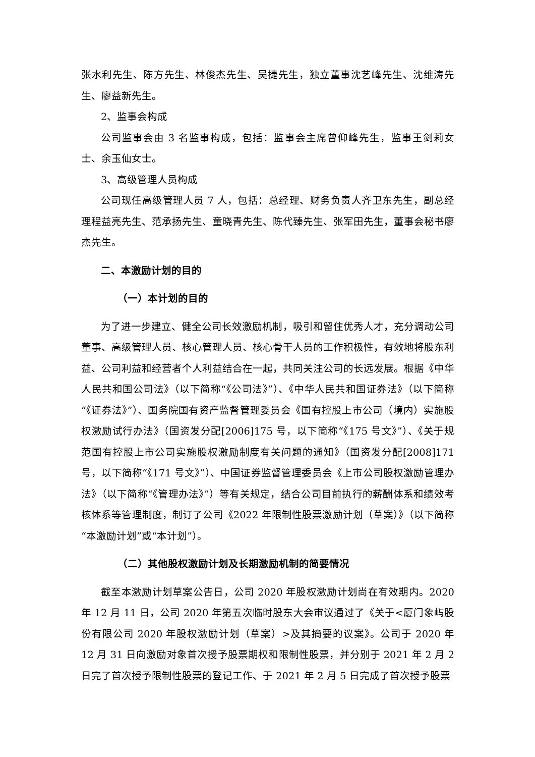张水利先生、陈方先生、林俊杰先生、吴捷先生，独立董事沈艺峰先生、沈维涛先生、廖益新先生。
2、监事会构成
公司监事会由 3 名监事构成，包括：监事会主席曾仰峰先生，监事王剑莉女士、余玉仙女士。
3、高级管理人员构成
公司现任高级管理人员 7 人，包括：总经理、财务负责人齐卫东先生，副总经理程益亮先生、范承扬先生、童晓青先生、陈代臻先生、张军田先生，董事会秘书廖杰先生。
二、本激励计划的目的
（一）本计划的目的
为了进一步建立、健全公司长效激励机制，吸引和留住优秀人才，充分调动公司董事、高级管理人员、核心管理人员、核心骨干人员的工作积极性，有效地将股东利益、公司利益和经营者个人利益结合在一起，共同关注公司的长远发展。根据《中华人民共和国公司法》（以下简称“《公司法》”）、《中华人民共和国证券法》（以下简称“《证券法》”）、国务院国有资产监督管理委员会《国有控股上市公司（境内）实施股权激励试行办法》（国资发分配[2006]175 号，以下简称“《175 号文》”）、《关于规范国有控股上市公司实施股权激励制度有关问题的通知》（国资发分配[2008]171 号，以下简称“《171 号文》”）、中国证券监督管理委员会《上市公司股权激励管理办法》（以下简称“《管理办法》”）等有关规定，结合公司目前执行的薪酬体系和绩效考核体系等管理制度，制订了公司《2022 年限制性股票激励计划（草案）》（以下简称“本激励计划”或“本计划”）。
（二）其他股权激励计划及长期激励机制的简要情况
截至本激励计划草案公告日，公司 2020 年股权激励计划尚在有效期内。2020 年 12 月 11 日，公司 2020 年第五次临时股东大会审议通过了《关于<厦门象屿股份有限公司 2020 年股权激励计划（草案）>及其摘要的议案》。公司于 2020 年 12 月 31 日向激励对象首次授予股票期权和限制性股票，并分别于 2021 年 2 月 2 日完了首次授予限制性股票的登记工作、于 2021 年 2 月 5 日完成了首次授予股票